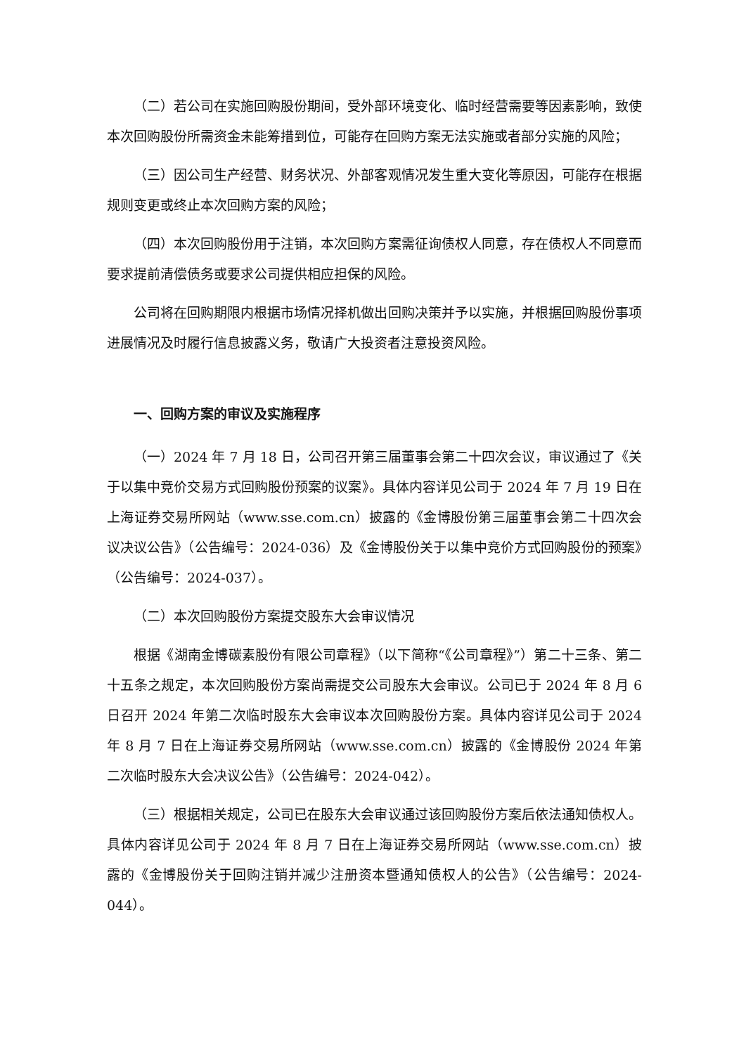（二）若公司在实施回购股份期间，受外部环境变化、临时经营需要等因素影响，致使本次回购股份所需资金未能筹措到位，可能存在回购方案无法实施或者部分实施的风险；
（三）因公司生产经营、财务状况、外部客观情况发生重大变化等原因，可能存在根据规则变更或终止本次回购方案的风险；
（四）本次回购股份用于注销，本次回购方案需征询债权人同意，存在债权人不同意而要求提前清偿债务或要求公司提供相应担保的风险。
公司将在回购期限内根据市场情况择机做出回购决策并予以实施，并根据回购股份事项进展情况及时履行信息披露义务，敬请广大投资者注意投资风险。
一、回购方案的审议及实施程序
（一）2024 年 7 月 18 日，公司召开第三届董事会第二十四次会议，审议通过了《关于以集中竞价交易方式回购股份预案的议案》。具体内容详见公司于 2024 年 7 月 19 日在上海证券交易所网站（www.sse.com.cn）披露的《金博股份第三届董事会第二十四次会议决议公告》（公告编号：2024-036）及《金博股份关于以集中竞价方式回购股份的预案》（公告编号：2024-037）。
（二）本次回购股份方案提交股东大会审议情况
根据《湖南金博碳素股份有限公司章程》（以下简称“《公司章程》”）第二十三条、第二十五条之规定，本次回购股份方案尚需提交公司股东大会审议。公司已于 2024 年 8 月 6 日召开 2024 年第二次临时股东大会审议本次回购股份方案。具体内容详见公司于 2024 年 8 月 7 日在上海证券交易所网站（www.sse.com.cn）披露的《金博股份 2024 年第二次临时股东大会决议公告》（公告编号：2024-042）。
（三）根据相关规定，公司已在股东大会审议通过该回购股份方案后依法通知债权人。具体内容详见公司于 2024 年 8 月 7 日在上海证券交易所网站（www.sse.com.cn）披露的《金博股份关于回购注销并减少注册资本暨通知债权人的公告》（公告编号：2024-044）。